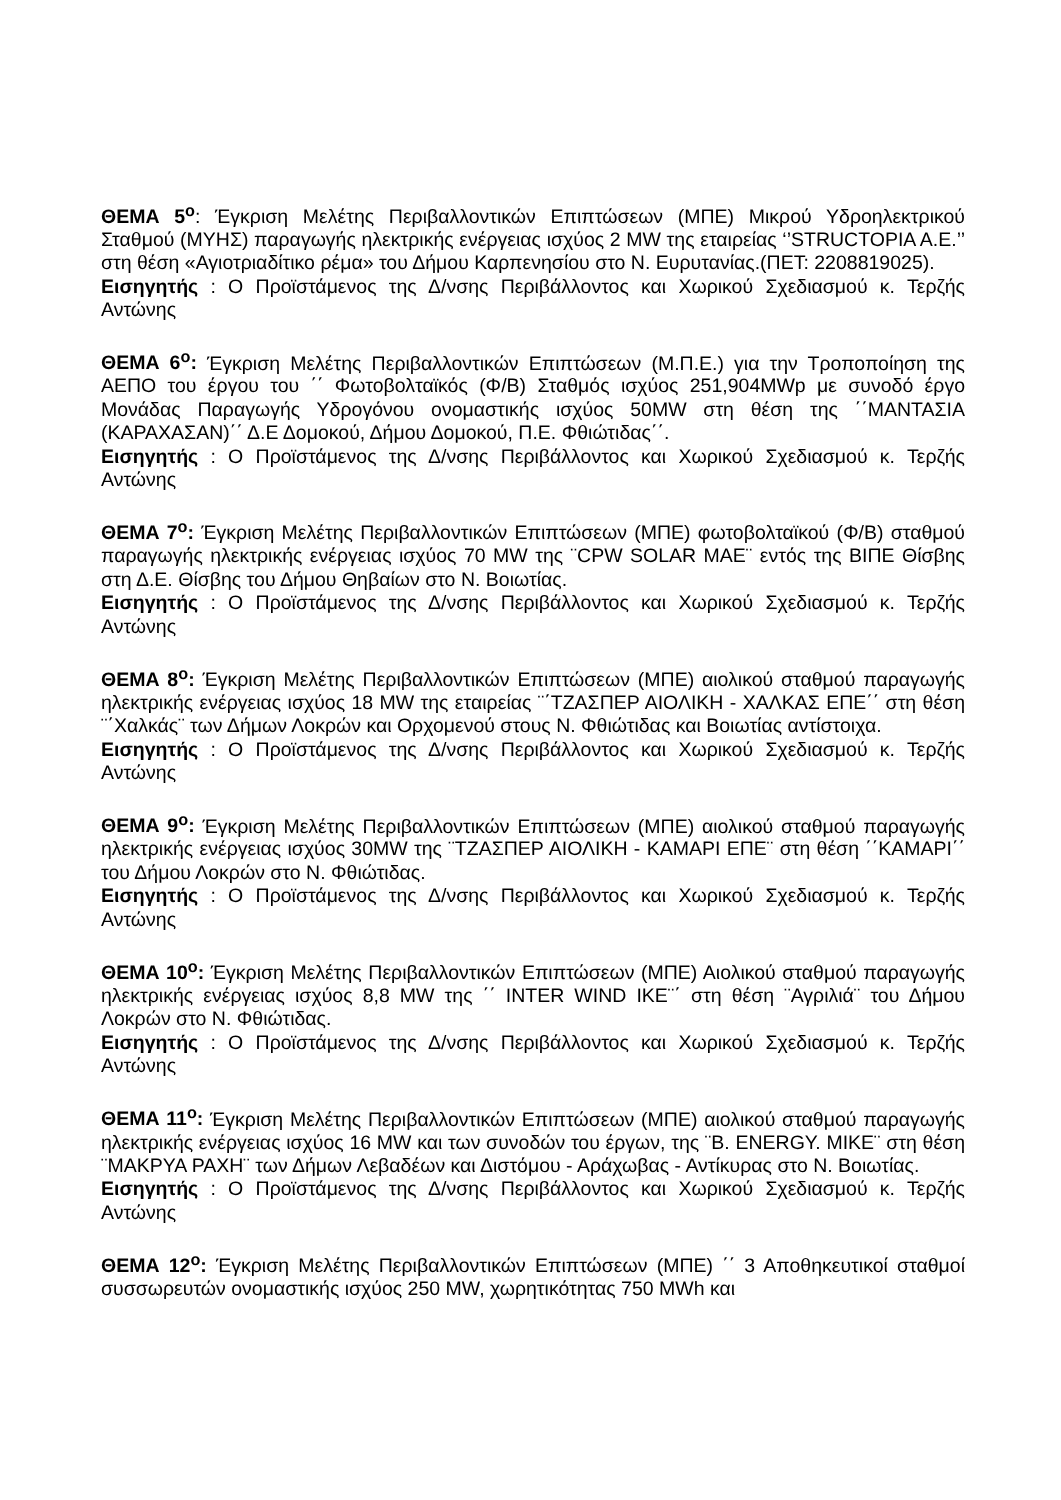ΘΕΜΑ 5<sup>ο</sup>: Έγκριση Μελέτης Περιβαλλοντικών Επιπτώσεων (ΜΠΕ) Μικρού Υδροηλεκτρικού Σταθμού (ΜΥΗΣ) παραγωγής ηλεκτρικής ενέργειας ισχύος 2 MW της εταιρείας ‘’STRUCTOPIA A.E.’’ στη θέση «Αγιοτριαδίτικο ρέμα» του Δήμου Καρπενησίου στο Ν. Ευρυτανίας.(ΠΕΤ: 2208819025).
Εισηγητής : Ο Προϊστάμενος της Δ/νσης Περιβάλλοντος και Χωρικού Σχεδιασμού κ. Τερζής Αντώνης
ΘΕΜΑ 6<sup>ο</sup>: Έγκριση Μελέτης Περιβαλλοντικών Επιπτώσεων (Μ.Π.Ε.) για την Τροποποίηση της ΑΕΠΟ του έργου του ΄΄ Φωτοβολταϊκός (Φ/Β) Σταθμός ισχύος 251,904MWp με συνοδό έργο Μονάδας Παραγωγής Υδρογόνου ονομαστικής ισχύος 50MW στη θέση της ΄΄ΜΑΝΤΑΣΙΑ (ΚΑΡΑΧΑΣΑΝ)΄΄ Δ.Ε Δομοκού, Δήμου Δομοκού, Π.Ε. Φθιώτιδας΄΄.
Εισηγητής : Ο Προϊστάμενος της Δ/νσης Περιβάλλοντος και Χωρικού Σχεδιασμού κ. Τερζής Αντώνης
ΘΕΜΑ 7<sup>ο</sup>: Έγκριση Μελέτης Περιβαλλοντικών Επιπτώσεων (ΜΠΕ) φωτοβολταϊκού (Φ/Β) σταθμού παραγωγής ηλεκτρικής ενέργειας ισχύος 70 MW της ¨CPW SOLAR MAE¨ εντός της ΒΙΠΕ Θίσβης στη Δ.Ε. Θίσβης του Δήμου Θηβαίων στο Ν. Βοιωτίας.
Εισηγητής : Ο Προϊστάμενος της Δ/νσης Περιβάλλοντος και Χωρικού Σχεδιασμού κ. Τερζής Αντώνης
ΘΕΜΑ 8<sup>ο</sup>: Έγκριση Μελέτης Περιβαλλοντικών Επιπτώσεων (ΜΠΕ) αιολικού σταθμού παραγωγής ηλεκτρικής ενέργειας ισχύος 18 MW της εταιρείας ¨΄ΤΖΑΣΠΕΡ ΑΙΟΛΙΚΗ - ΧΑΛΚΑΣ ΕΠΕ΄΄ στη θέση ¨΄Χαλκάς¨ των Δήμων Λοκρών και Ορχομενού στους Ν. Φθιώτιδας και Βοιωτίας αντίστοιχα.
Εισηγητής : Ο Προϊστάμενος της Δ/νσης Περιβάλλοντος και Χωρικού Σχεδιασμού κ. Τερζής Αντώνης
ΘΕΜΑ 9<sup>ο</sup>: Έγκριση Μελέτης Περιβαλλοντικών Επιπτώσεων (ΜΠΕ) αιολικού σταθμού παραγωγής ηλεκτρικής ενέργειας ισχύος 30MW της ¨ΤΖΑΣΠΕΡ ΑΙΟΛΙΚΗ - ΚΑΜΑΡΙ ΕΠΕ¨ στη θέση ΄΄ΚΑΜΑΡΙ΄΄ του Δήμου Λοκρών στο Ν. Φθιώτιδας.
Εισηγητής : Ο Προϊστάμενος της Δ/νσης Περιβάλλοντος και Χωρικού Σχεδιασμού κ. Τερζής Αντώνης
ΘΕΜΑ 10<sup>ο</sup>: Έγκριση Μελέτης Περιβαλλοντικών Επιπτώσεων (ΜΠΕ) Αιολικού σταθμού παραγωγής ηλεκτρικής ενέργειας ισχύος 8,8 MW της ΄΄ INTER WIND IKE¨΄ στη θέση ¨Αγριλιά¨ του Δήμου Λοκρών στο Ν. Φθιώτιδας.
Εισηγητής : Ο Προϊστάμενος της Δ/νσης Περιβάλλοντος και Χωρικού Σχεδιασμού κ. Τερζής Αντώνης
ΘΕΜΑ 11<sup>ο</sup>: Έγκριση Μελέτης Περιβαλλοντικών Επιπτώσεων (ΜΠΕ) αιολικού σταθμού παραγωγής ηλεκτρικής ενέργειας ισχύος 16 MW και των συνοδών του έργων, της ¨Β. ENERGY. MIKE¨ στη θέση ¨ΜΑΚΡΥΑ ΡΑΧΗ¨ των Δήμων Λεβαδέων και Διστόμου - Αράχωβας - Αντίκυρας στο Ν. Βοιωτίας.
Εισηγητής : Ο Προϊστάμενος της Δ/νσης Περιβάλλοντος και Χωρικού Σχεδιασμού κ. Τερζής Αντώνης
ΘΕΜΑ 12<sup>ο</sup>: Έγκριση Μελέτης Περιβαλλοντικών Επιπτώσεων (ΜΠΕ) ΄΄ 3 Αποθηκευτικοί σταθμοί συσσωρευτών ονομαστικής ισχύος 250 MW, χωρητικότητας 750 MWh και